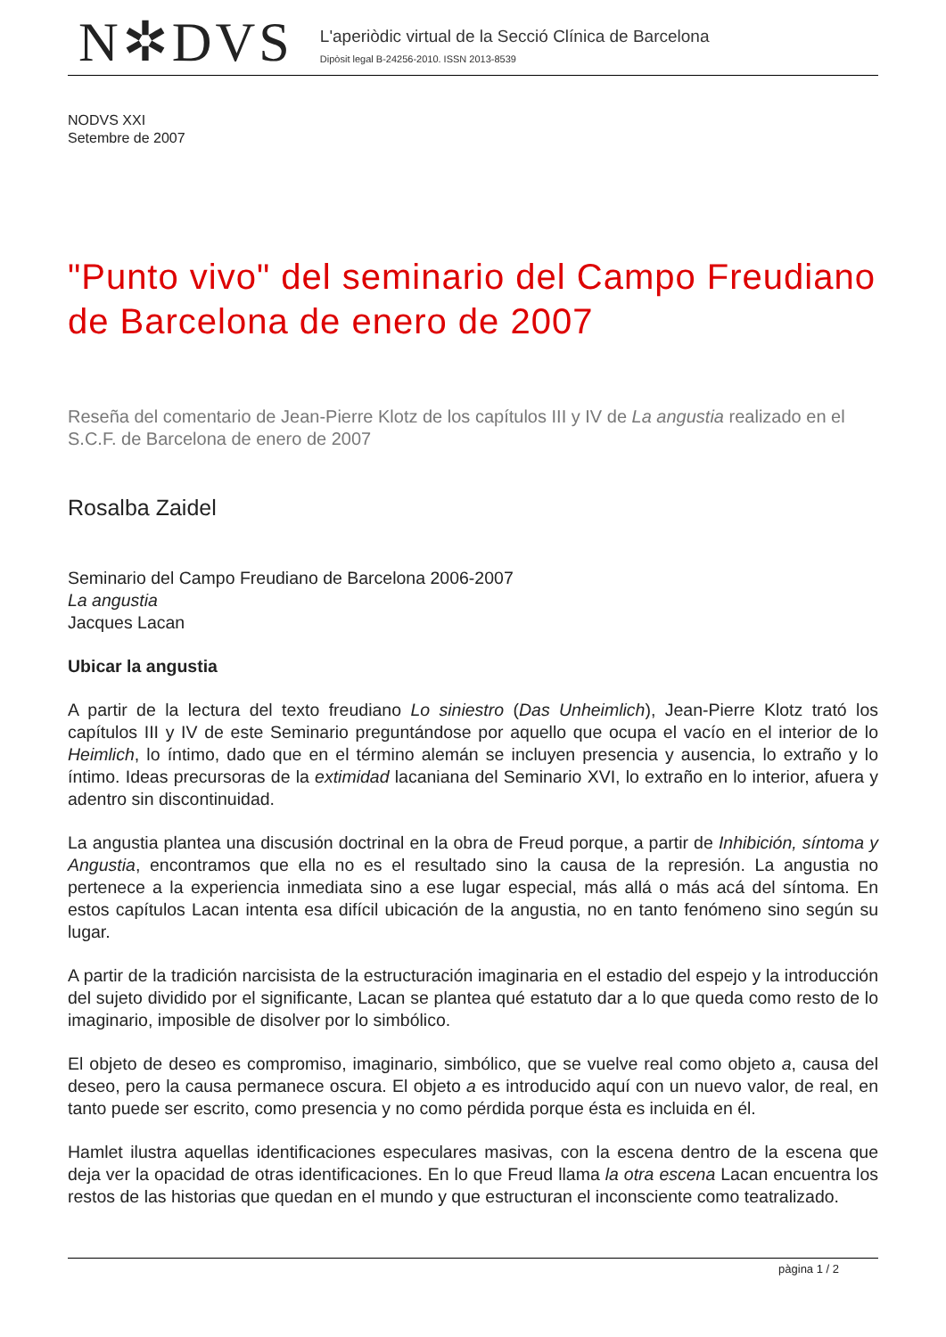N✲DVS
L'aperiòdic virtual de la Secció Clínica de Barcelona
Dipòsit legal B-24256-2010. ISSN 2013-8539
NODVS XXI
Setembre de 2007
"Punto vivo" del seminario del Campo Freudiano de Barcelona de enero de 2007
Reseña del comentario de Jean-Pierre Klotz de los capítulos III y IV de La angustia realizado en el S.C.F. de Barcelona de enero de 2007
Rosalba Zaidel
Seminario del Campo Freudiano de Barcelona 2006-2007
La angustia
Jacques Lacan
Ubicar la angustia
A partir de la lectura del texto freudiano Lo siniestro (Das Unheimlich), Jean-Pierre Klotz trató los capítulos III y IV de este Seminario preguntándose por aquello que ocupa el vacío en el interior de lo Heimlich, lo íntimo, dado que en el término alemán se incluyen presencia y ausencia, lo extraño y lo íntimo. Ideas precursoras de la extimidad lacaniana del Seminario XVI, lo extraño en lo interior, afuera y adentro sin discontinuidad.
La angustia plantea una discusión doctrinal en la obra de Freud porque, a partir de Inhibición, síntoma y Angustia, encontramos que ella no es el resultado sino la causa de la represión. La angustia no pertenece a la experiencia inmediata sino a ese lugar especial, más allá o más acá del síntoma. En estos capítulos Lacan intenta esa difícil ubicación de la angustia, no en tanto fenómeno sino según su lugar.
A partir de la tradición narcisista de la estructuración imaginaria en el estadio del espejo y la introducción del sujeto dividido por el significante, Lacan se plantea qué estatuto dar a lo que queda como resto de lo imaginario, imposible de disolver por lo simbólico.
El objeto de deseo es compromiso, imaginario, simbólico, que se vuelve real como objeto a, causa del deseo, pero la causa permanece oscura. El objeto a es introducido aquí con un nuevo valor, de real, en tanto puede ser escrito, como presencia y no como pérdida porque ésta es incluida en él.
Hamlet ilustra aquellas identificaciones especulares masivas, con la escena dentro de la escena que deja ver la opacidad de otras identificaciones. En lo que Freud llama la otra escena Lacan encuentra los restos de las historias que quedan en el mundo y que estructuran el inconsciente como teatralizado.
pàgina 1 / 2